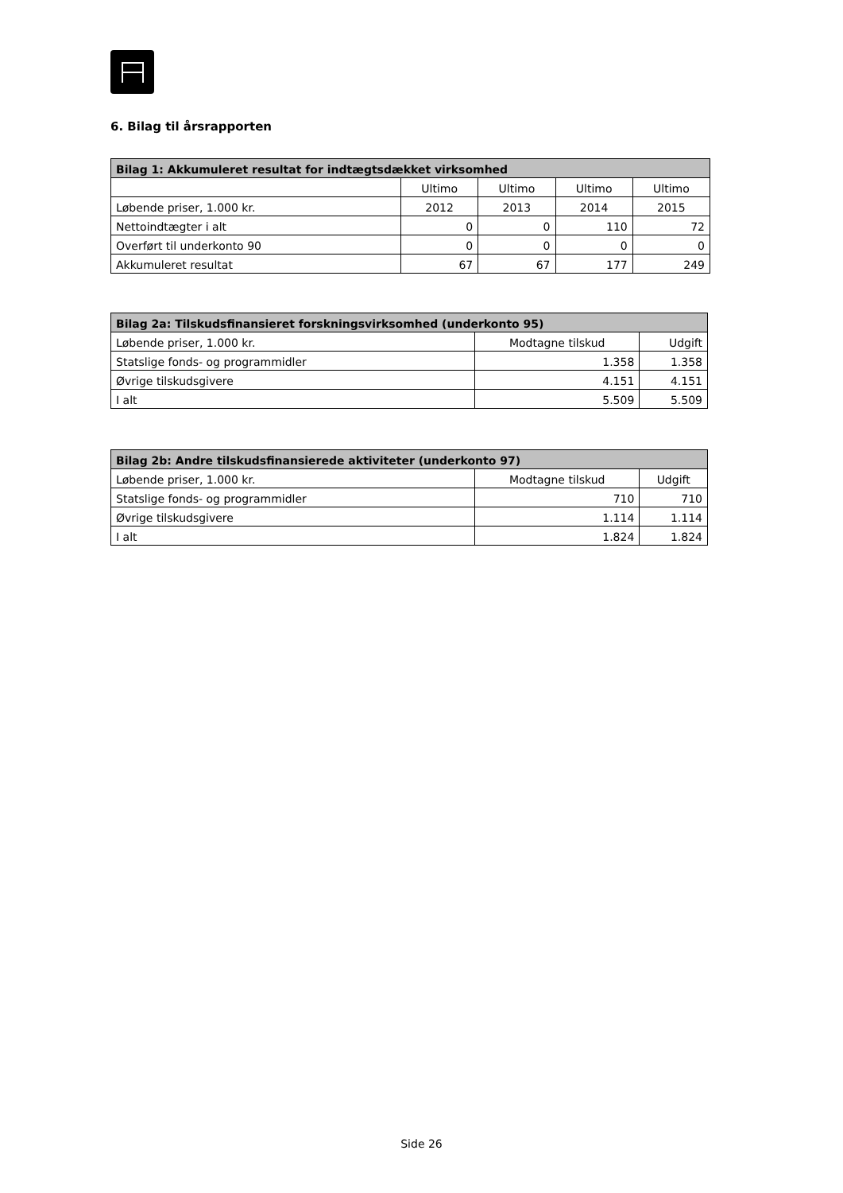6. Bilag til årsrapporten
| Bilag 1: Akkumuleret resultat for indtægtsdækket virksomhed | | | | |
| --- | --- | --- | --- | --- |
| | Ultimo | Ultimo | Ultimo | Ultimo |
| Løbende priser, 1.000 kr. | 2012 | 2013 | 2014 | 2015 |
| Nettoindtægter i alt | 0 | 0 | 110 | 72 |
| Overført til underkonto 90 | 0 | 0 | 0 | 0 |
| Akkumuleret resultat | 67 | 67 | 177 | 249 |
| Bilag 2a: Tilskudsfinansieret forskningsvirksomhed (underkonto 95) | | |
| --- | --- | --- |
| Løbende priser, 1.000 kr. | Modtagne tilskud | Udgift |
| Statslige fonds- og programmidler | 1.358 | 1.358 |
| Øvrige tilskudsgivere | 4.151 | 4.151 |
| I alt | 5.509 | 5.509 |
| Bilag 2b: Andre tilskudsfinansierede aktiviteter (underkonto 97) | | |
| --- | --- | --- |
| Løbende priser, 1.000 kr. | Modtagne tilskud | Udgift |
| Statslige fonds- og programmidler | 710 | 710 |
| Øvrige tilskudsgivere | 1.114 | 1.114 |
| I alt | 1.824 | 1.824 |
Side 26